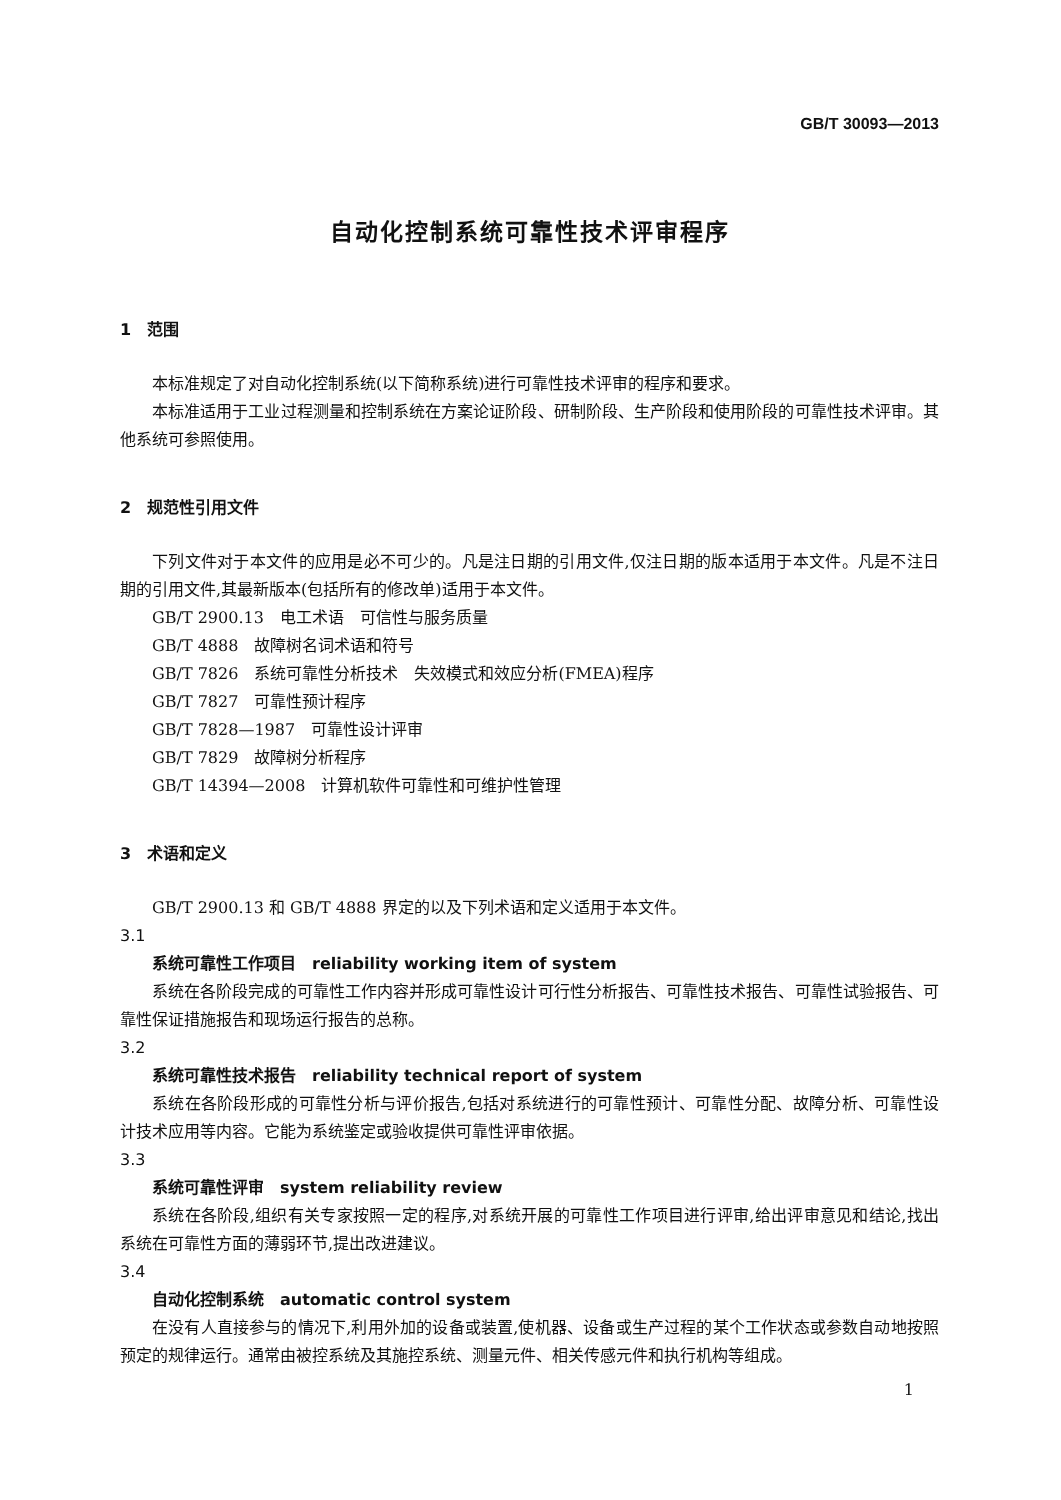GB/T 30093—2013
自动化控制系统可靠性技术评审程序
1　范围
本标准规定了对自动化控制系统(以下简称系统)进行可靠性技术评审的程序和要求。
本标准适用于工业过程测量和控制系统在方案论证阶段、研制阶段、生产阶段和使用阶段的可靠性技术评审。其他系统可参照使用。
2　规范性引用文件
下列文件对于本文件的应用是必不可少的。凡是注日期的引用文件,仅注日期的版本适用于本文件。凡是不注日期的引用文件,其最新版本(包括所有的修改单)适用于本文件。
GB/T 2900.13　电工术语　可信性与服务质量
GB/T 4888　故障树名词术语和符号
GB/T 7826　系统可靠性分析技术　失效模式和效应分析(FMEA)程序
GB/T 7827　可靠性预计程序
GB/T 7828—1987　可靠性设计评审
GB/T 7829　故障树分析程序
GB/T 14394—2008　计算机软件可靠性和可维护性管理
3　术语和定义
GB/T 2900.13 和 GB/T 4888 界定的以及下列术语和定义适用于本文件。
3.1
系统可靠性工作项目　reliability working item of system
系统在各阶段完成的可靠性工作内容并形成可靠性设计可行性分析报告、可靠性技术报告、可靠性试验报告、可靠性保证措施报告和现场运行报告的总称。
3.2
系统可靠性技术报告　reliability technical report of system
系统在各阶段形成的可靠性分析与评价报告,包括对系统进行的可靠性预计、可靠性分配、故障分析、可靠性设计技术应用等内容。它能为系统鉴定或验收提供可靠性评审依据。
3.3
系统可靠性评审　system reliability review
系统在各阶段,组织有关专家按照一定的程序,对系统开展的可靠性工作项目进行评审,给出评审意见和结论,找出系统在可靠性方面的薄弱环节,提出改进建议。
3.4
自动化控制系统　automatic control system
在没有人直接参与的情况下,利用外加的设备或装置,使机器、设备或生产过程的某个工作状态或参数自动地按照预定的规律运行。通常由被控系统及其施控系统、测量元件、相关传感元件和执行机构等组成。
1